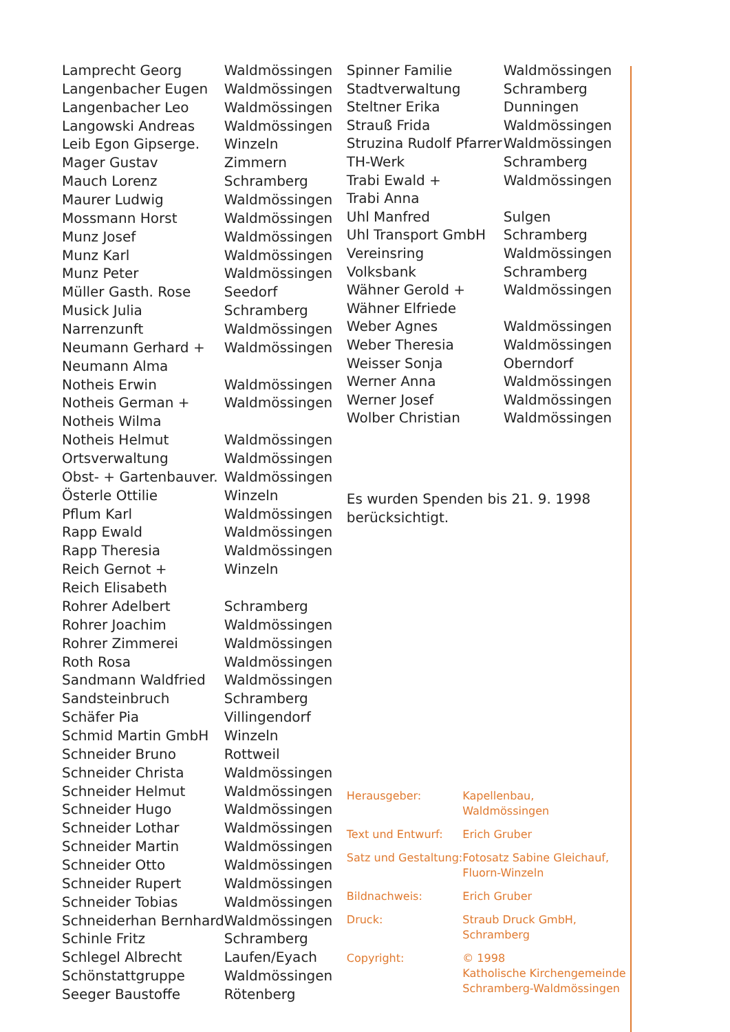| Lamprecht Georg | Waldmössingen |
| Langenbacher Eugen | Waldmössingen |
| Langenbacher Leo | Waldmössingen |
| Langowski Andreas | Waldmössingen |
| Leib Egon Gipserge. | Winzeln |
| Mager Gustav | Zimmern |
| Mauch Lorenz | Schramberg |
| Maurer Ludwig | Waldmössingen |
| Mossmann Horst | Waldmössingen |
| Munz Josef | Waldmössingen |
| Munz Karl | Waldmössingen |
| Munz Peter | Waldmössingen |
| Müller Gasth. Rose | Seedorf |
| Musick Julia | Schramberg |
| Narrenzunft | Waldmössingen |
| Neumann Gerhard + | Waldmössingen |
| Neumann Alma | |
| Notheis Erwin | Waldmössingen |
| Notheis German + | Waldmössingen |
| Notheis Wilma | |
| Notheis Helmut | Waldmössingen |
| Ortsverwaltung | Waldmössingen |
| Obst- + Gartenbauver. | Waldmössingen |
| Österle Ottilie | Winzeln |
| Pflum Karl | Waldmössingen |
| Rapp Ewald | Waldmössingen |
| Rapp Theresia | Waldmössingen |
| Reich Gernot + | Winzeln |
| Reich Elisabeth | |
| Rohrer Adelbert | Schramberg |
| Rohrer Joachim | Waldmössingen |
| Rohrer Zimmerei | Waldmössingen |
| Roth Rosa | Waldmössingen |
| Sandmann Waldfried | Waldmössingen |
| Sandsteinbruch | Schramberg |
| Schäfer Pia | Villingendorf |
| Schmid Martin GmbH | Winzeln |
| Schneider Bruno | Rottweil |
| Schneider Christa | Waldmössingen |
| Schneider Helmut | Waldmössingen |
| Schneider Hugo | Waldmössingen |
| Schneider Lothar | Waldmössingen |
| Schneider Martin | Waldmössingen |
| Schneider Otto | Waldmössingen |
| Schneider Rupert | Waldmössingen |
| Schneider Tobias | Waldmössingen |
| Schneiderhan Bernhard | Waldmössingen |
| Schinle Fritz | Schramberg |
| Schlegel Albrecht | Laufen/Eyach |
| Schönstattgruppe | Waldmössingen |
| Seeger Baustoffe | Rötenberg |
| Spinner Familie | Waldmössingen |
| Stadtverwaltung | Schramberg |
| Steltner Erika | Dunningen |
| Strauß Frida | Waldmössingen |
| Struzina Rudolf Pfarrer | Waldmössingen |
| TH-Werk | Schramberg |
| Trabi Ewald + | Waldmössingen |
| Trabi Anna | |
| Uhl Manfred | Sulgen |
| Uhl Transport GmbH | Schramberg |
| Vereinsring | Waldmössingen |
| Volksbank | Schramberg |
| Wähner Gerold + | Waldmössingen |
| Wähner Elfriede | |
| Weber Agnes | Waldmössingen |
| Weber Theresia | Waldmössingen |
| Weisser Sonja | Oberndorf |
| Werner Anna | Waldmössingen |
| Werner Josef | Waldmössingen |
| Wolber Christian | Waldmössingen |
Es wurden Spenden bis 21. 9. 1998
berücksichtigt.
| Herausgeber: | Kapellenbau, Waldmössingen |
| Text und Entwurf: | Erich Gruber |
| Satz und Gestaltung: | Fotosatz Sabine Gleichauf, Fluorn-Winzeln |
| Bildnachweis: | Erich Gruber |
| Druck: | Straub Druck GmbH, Schramberg |
| Copyright: | © 1998 Katholische Kirchengemeinde Schramberg-Waldmössingen |